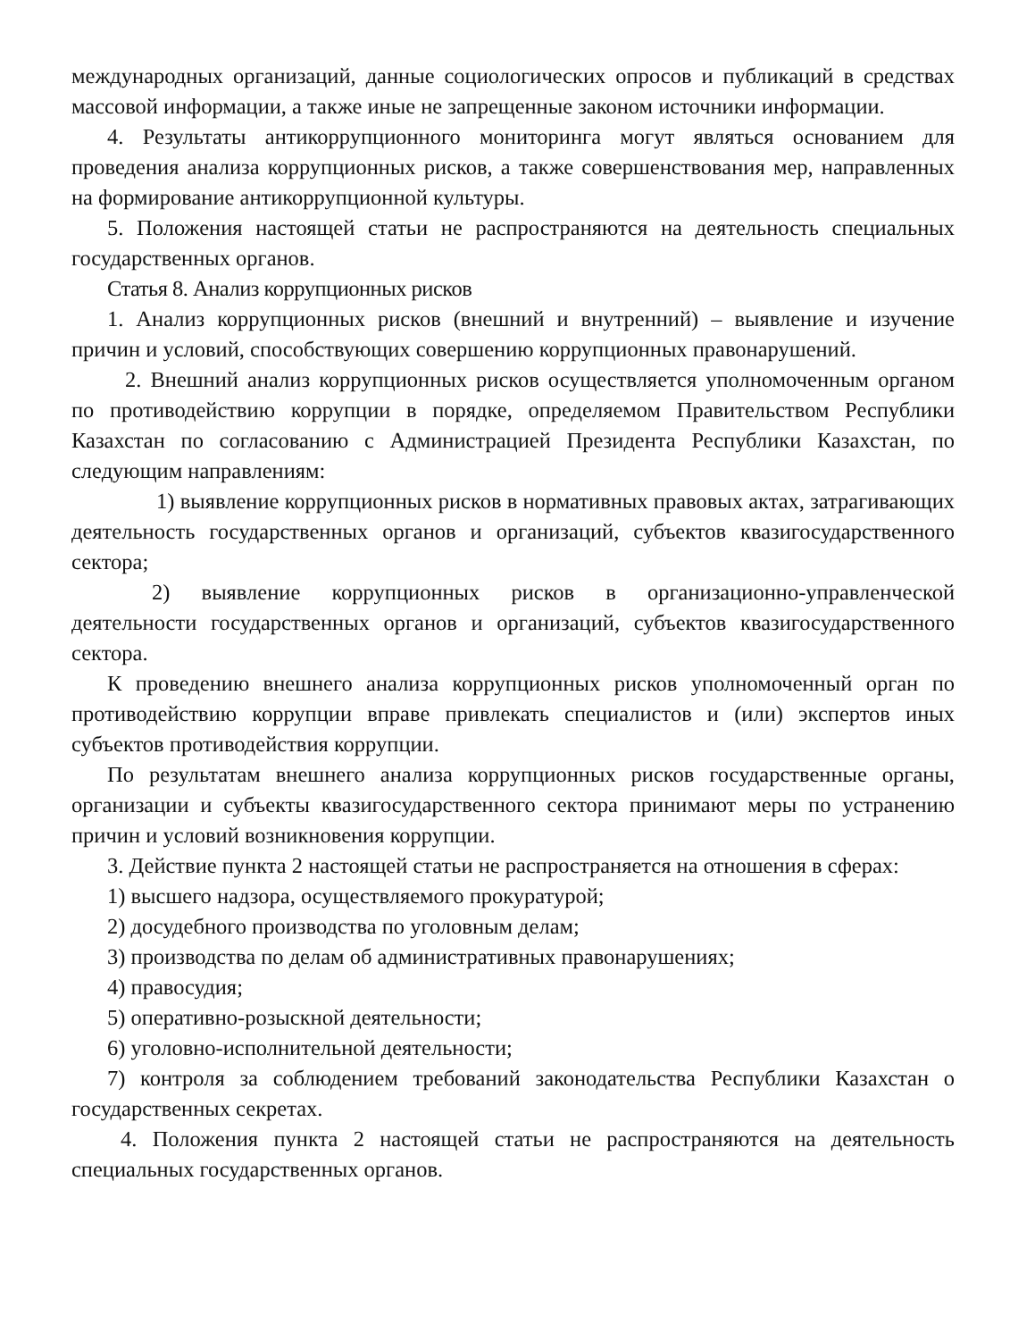международных организаций, данные социологических опросов и публикаций в средствах массовой информации, а также иные не запрещенные законом источники информации.
4. Результаты антикоррупционного мониторинга могут являться основанием для проведения анализа коррупционных рисков, а также совершенствования мер, направленных на формирование антикоррупционной культуры.
5. Положения настоящей статьи не распространяются на деятельность специальных государственных органов.
Статья 8. Анализ коррупционных рисков
1. Анализ коррупционных рисков (внешний и внутренний) – выявление и изучение причин и условий, способствующих совершению коррупционных правонарушений.
2. Внешний анализ коррупционных рисков осуществляется уполномоченным органом по противодействию коррупции в порядке, определяемом Правительством Республики Казахстан по согласованию с Администрацией Президента Республики Казахстан, по следующим направлениям:
1) выявление коррупционных рисков в нормативных правовых актах, затрагивающих деятельность государственных органов и организаций, субъектов квазигосударственного сектора;
2) выявление коррупционных рисков в организационно-управленческой деятельности государственных органов и организаций, субъектов квазигосударственного сектора.
К проведению внешнего анализа коррупционных рисков уполномоченный орган по противодействию коррупции вправе привлекать специалистов и (или) экспертов иных субъектов противодействия коррупции.
По результатам внешнего анализа коррупционных рисков государственные органы, организации и субъекты квазигосударственного сектора принимают меры по устранению причин и условий возникновения коррупции.
3. Действие пункта 2 настоящей статьи не распространяется на отношения в сферах:
1) высшего надзора, осуществляемого прокуратурой;
2) досудебного производства по уголовным делам;
3) производства по делам об административных правонарушениях;
4) правосудия;
5) оперативно-розыскной деятельности;
6) уголовно-исполнительной деятельности;
7) контроля за соблюдением требований законодательства Республики Казахстан о государственных секретах.
4. Положения пункта 2 настоящей статьи не распространяются на деятельность специальных государственных органов.